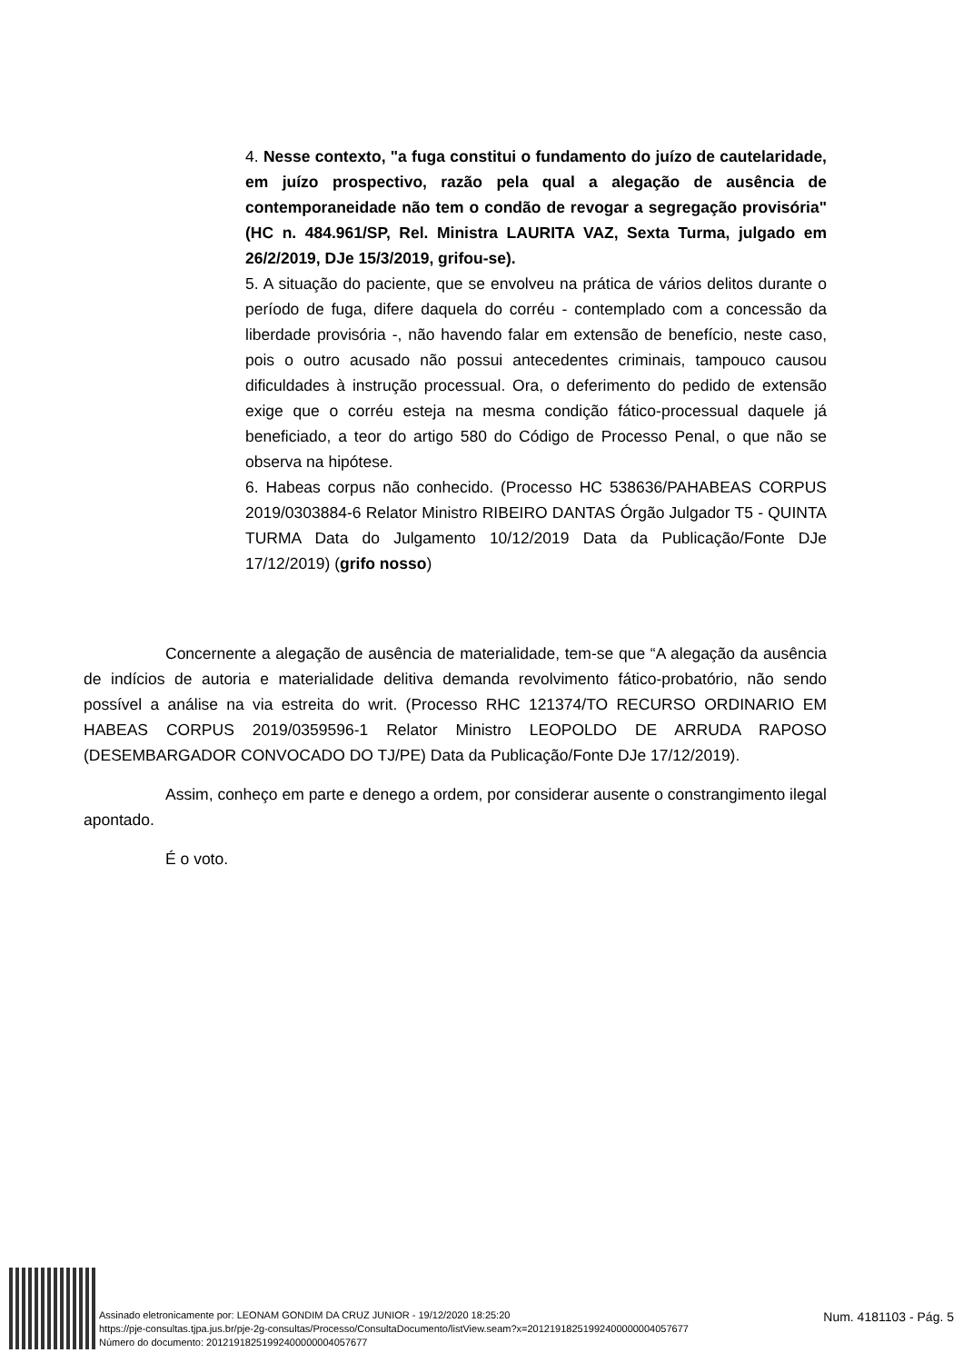4. Nesse contexto, "a fuga constitui o fundamento do juízo de cautelaridade, em juízo prospectivo, razão pela qual a alegação de ausência de contemporaneidade não tem o condão de revogar a segregação provisória" (HC n. 484.961/SP, Rel. Ministra LAURITA VAZ, Sexta Turma, julgado em 26/2/2019, DJe 15/3/2019, grifou-se).
5. A situação do paciente, que se envolveu na prática de vários delitos durante o período de fuga, difere daquela do corréu - contemplado com a concessão da liberdade provisória -, não havendo falar em extensão de benefício, neste caso, pois o outro acusado não possui antecedentes criminais, tampouco causou dificuldades à instrução processual. Ora, o deferimento do pedido de extensão exige que o corréu esteja na mesma condição fático-processual daquele já beneficiado, a teor do artigo 580 do Código de Processo Penal, o que não se observa na hipótese.
6. Habeas corpus não conhecido. (Processo HC 538636/PAHABEAS CORPUS 2019/0303884-6 Relator Ministro RIBEIRO DANTAS Órgão Julgador T5 - QUINTA TURMA Data do Julgamento 10/12/2019 Data da Publicação/Fonte DJe 17/12/2019) (grifo nosso)
Concernente a alegação de ausência de materialidade, tem-se que “A alegação da ausência de indícios de autoria e materialidade delitiva demanda revolvimento fático-probatório, não sendo possível a análise na via estreita do writ. (Processo RHC 121374/TO RECURSO ORDINARIO EM HABEAS CORPUS 2019/0359596-1 Relator Ministro LEOPOLDO DE ARRUDA RAPOSO (DESEMBARGADOR CONVOCADO DO TJ/PE) Data da Publicação/Fonte DJe 17/12/2019).
Assim, conheço em parte e denego a ordem, por considerar ausente o constrangimento ilegal apontado.
É o voto.
Assinado eletronicamente por: LEONAM GONDIM DA CRUZ JUNIOR - 19/12/2020 18:25:20
https://pje-consultas.tjpa.jus.br/pje-2g-consultas/Processo/ConsultaDocumento/listView.seam?x=20121918251992400000004057677
Número do documento: 20121918251992400000004057677
Num. 4181103 - Pág. 5